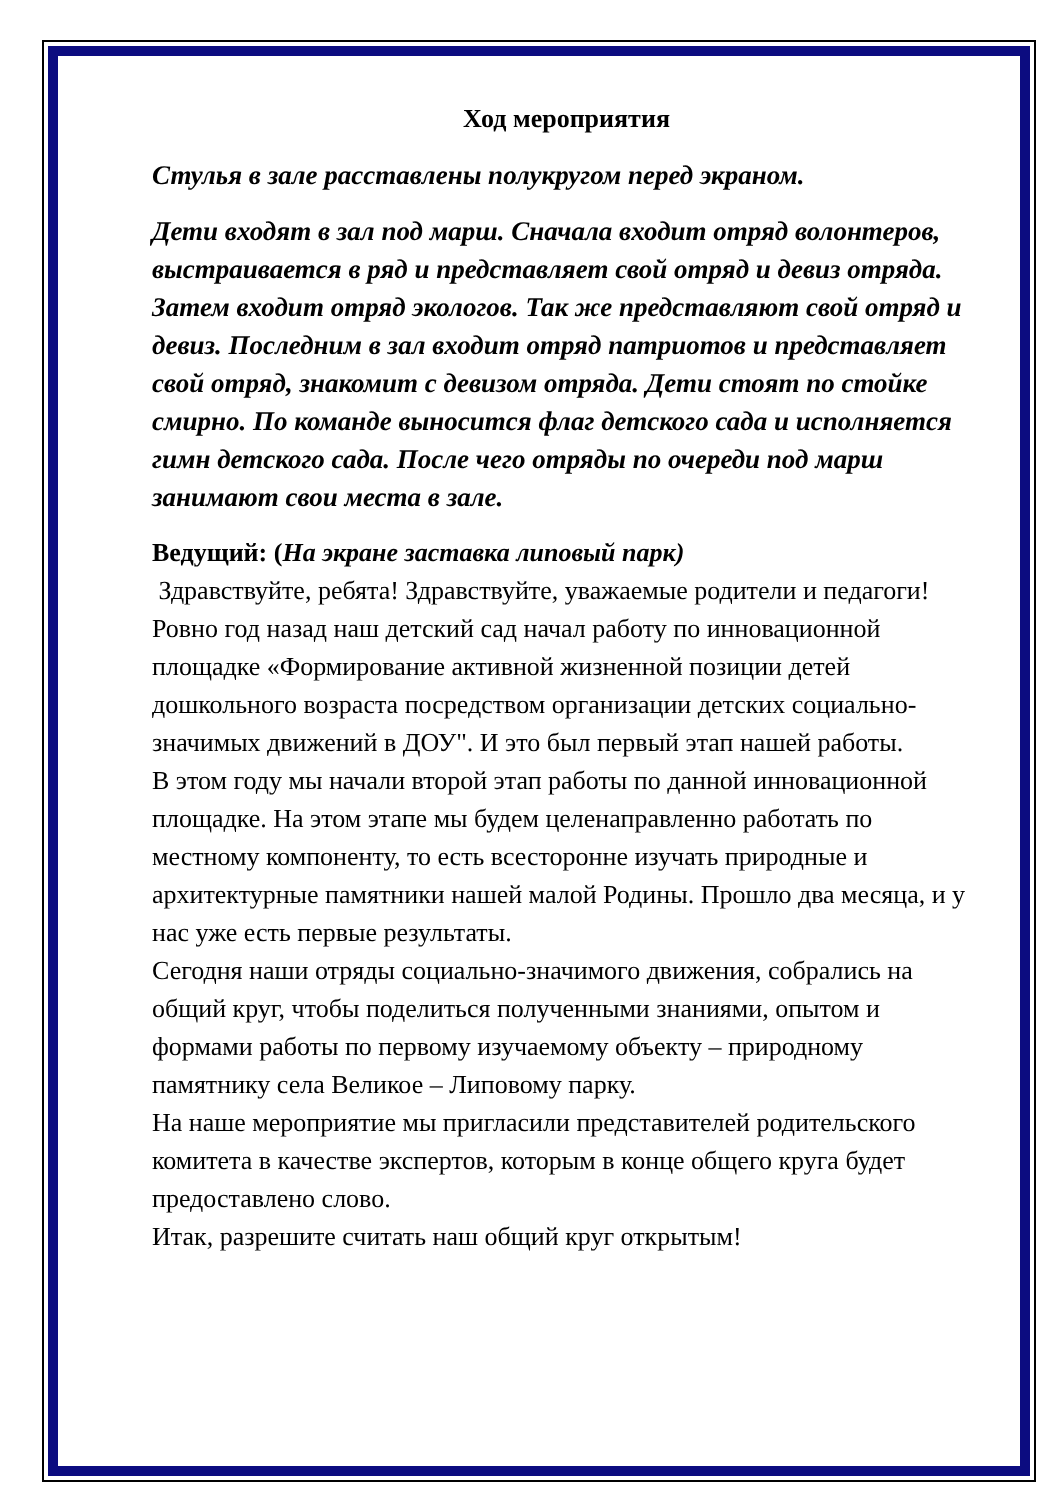Ход мероприятия
Стулья в зале расставлены полукругом перед экраном.
Дети входят в зал под марш. Сначала входит отряд волонтеров, выстраивается в ряд и представляет свой отряд и девиз отряда. Затем входит отряд экологов. Так же представляют свой отряд и девиз. Последним в зал входит отряд патриотов и представляет свой отряд, знакомит с девизом отряда. Дети стоят по стойке смирно. По команде выносится флаг детского сада и исполняется гимн детского сада. После чего отряды по очереди под марш занимают свои места в зале.
Ведущий: (На экране заставка липовый парк)
Здравствуйте, ребята! Здравствуйте, уважаемые родители и педагоги! Ровно год назад наш детский сад начал работу по инновационной площадке «Формирование активной жизненной позиции детей дошкольного возраста посредством организации детских социально-значимых движений в ДОУ". И это был первый этап нашей работы.
В этом году мы начали второй этап работы по данной инновационной площадке. На этом этапе мы будем целенаправленно работать по местному компоненту, то есть всесторонне изучать природные и архитектурные памятники нашей малой Родины. Прошло два месяца, и у нас уже есть первые результаты.
Сегодня наши отряды социально-значимого движения, собрались на общий круг, чтобы поделиться полученными знаниями, опытом и формами работы по первому изучаемому объекту – природному памятнику села Великое – Липовому парку.
На наше мероприятие мы пригласили представителей родительского комитета в качестве экспертов, которым в конце общего круга будет предоставлено слово.
Итак, разрешите считать наш общий круг открытым!